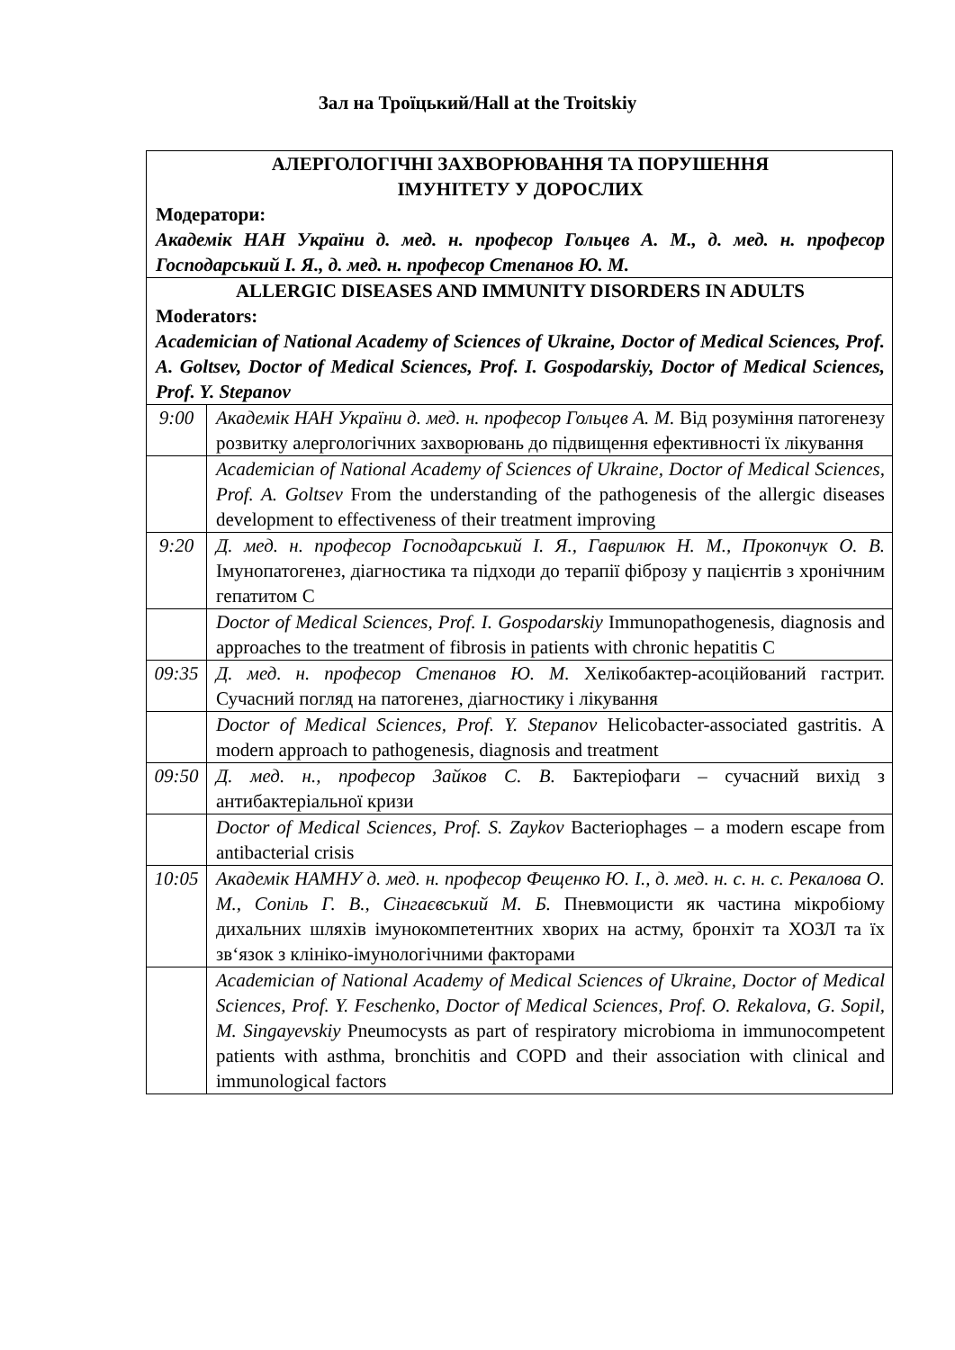Зал на Троїцький/Hall at the Troitskiy
| АЛЕРГОЛОГІЧНІ ЗАХВОРЮВАННЯ ТА ПОРУШЕННЯ ІМУНІТЕТУ У ДОРОСЛИХ Модератори: Академік НАН України д. мед. н. професор Гольцев А. М., д. мед. н. професор Господарський І. Я., д. мед. н. професор Степанов Ю. М. | |
| ALLERGIC DISEASES AND IMMUNITY DISORDERS IN ADULTS Moderators: Academician of National Academy of Sciences of Ukraine, Doctor of Medical Sciences, Prof. A. Goltsev, Doctor of Medical Sciences, Prof. I. Gospodarskiy, Doctor of Medical Sciences, Prof. Y. Stepanov | |
| 9:00 | Академік НАН України д. мед. н. професор Гольцев А. М. Від розуміння патогенезу розвитку алергологічних захворювань до підвищення ефективності їх лікування |
| | Academician of National Academy of Sciences of Ukraine, Doctor of Medical Sciences, Prof. A. Goltsev From the understanding of the pathogenesis of the allergic diseases development to effectiveness of their treatment improving |
| 9:20 | Д. мед. н. професор Господарський І. Я., Гаврилюк Н. М., Прокопчук О. В. Імунопатогенез, діагностика та підходи до терапії фіброзу у пацієнтів з хронічним гепатитом С |
| | Doctor of Medical Sciences, Prof. I. Gospodarskiy Immunopathogenesis, diagnosis and approaches to the treatment of fibrosis in patients with chronic hepatitis C |
| 09:35 | Д. мед. н. професор Степанов Ю. М. Хелікобактер-асоційований гастрит. Сучасний погляд на патогенез, діагностику і лікування |
| | Doctor of Medical Sciences, Prof. Y. Stepanov Helicobacter-associated gastritis. A modern approach to pathogenesis, diagnosis and treatment |
| 09:50 | Д. мед. н., професор Зайков С. В. Бактеріофаги – сучасний вихід з антибактеріальної кризи |
| | Doctor of Medical Sciences, Prof. S. Zaykov Bacteriophages – a modern escape from antibacterial crisis |
| 10:05 | Академік НАМНУ д. мед. н. професор Фещенко Ю. І., д. мед. н. с. н. с. Рекалова О. М., Сопіль Г. В., Сінгаєвський М. Б. Пневмоцисти як частина мікробіому дихальних шляхів імунокомпетентних хворих на астму, бронхіт та ХОЗЛ та їх зв‘язок з клініко-імунологічними факторами |
| | Academician of National Academy of Medical Sciences of Ukraine, Doctor of Medical Sciences, Prof. Y. Feschenko , Doctor of Medical Sciences, Prof. O. Rekalova, G. Sopil, M. Singayevskiy Pneumocysts as part of respiratory microbioma in immunocompetent patients with asthma, bronchitis and COPD and their association with clinical and immunological factors |